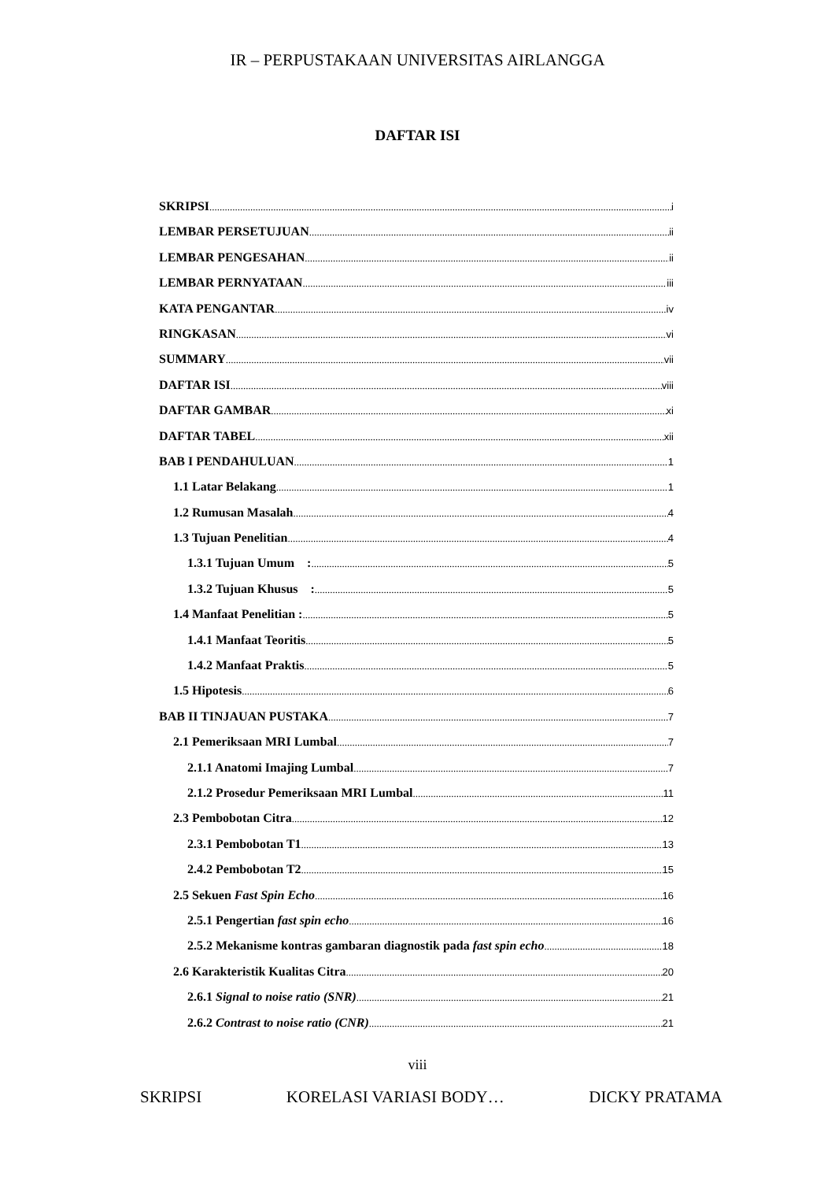IR – PERPUSTAKAAN UNIVERSITAS AIRLANGGA
DAFTAR ISI
SKRIPSI i
LEMBAR PERSETUJUAN ii
LEMBAR PENGESAHAN ii
LEMBAR PERNYATAAN iii
KATA PENGANTAR iv
RINGKASAN vi
SUMMARY vii
DAFTAR ISI viii
DAFTAR GAMBAR xi
DAFTAR TABEL xii
BAB I PENDAHULUAN 1
1.1 Latar Belakang 1
1.2 Rumusan Masalah 4
1.3 Tujuan Penelitian 4
1.3.1 Tujuan Umum : 5
1.3.2 Tujuan Khusus : 5
1.4 Manfaat Penelitian : 5
1.4.1 Manfaat Teoritis 5
1.4.2 Manfaat Praktis 5
1.5 Hipotesis 6
BAB II TINJAUAN PUSTAKA 7
2.1 Pemeriksaan MRI Lumbal 7
2.1.1 Anatomi Imajing Lumbal 7
2.1.2 Prosedur Pemeriksaan MRI Lumbal 11
2.3 Pembobotan Citra 12
2.3.1 Pembobotan T1 13
2.4.2 Pembobotan T2 15
2.5 Sekuen Fast Spin Echo 16
2.5.1 Pengertian fast spin echo 16
2.5.2 Mekanisme kontras gambaran diagnostik pada fast spin echo 18
2.6 Karakteristik Kualitas Citra 20
2.6.1 Signal to noise ratio (SNR) 21
2.6.2 Contrast to noise ratio (CNR) 21
viii
SKRIPSI KORELASI VARIASI BODY… DICKY PRATAMA